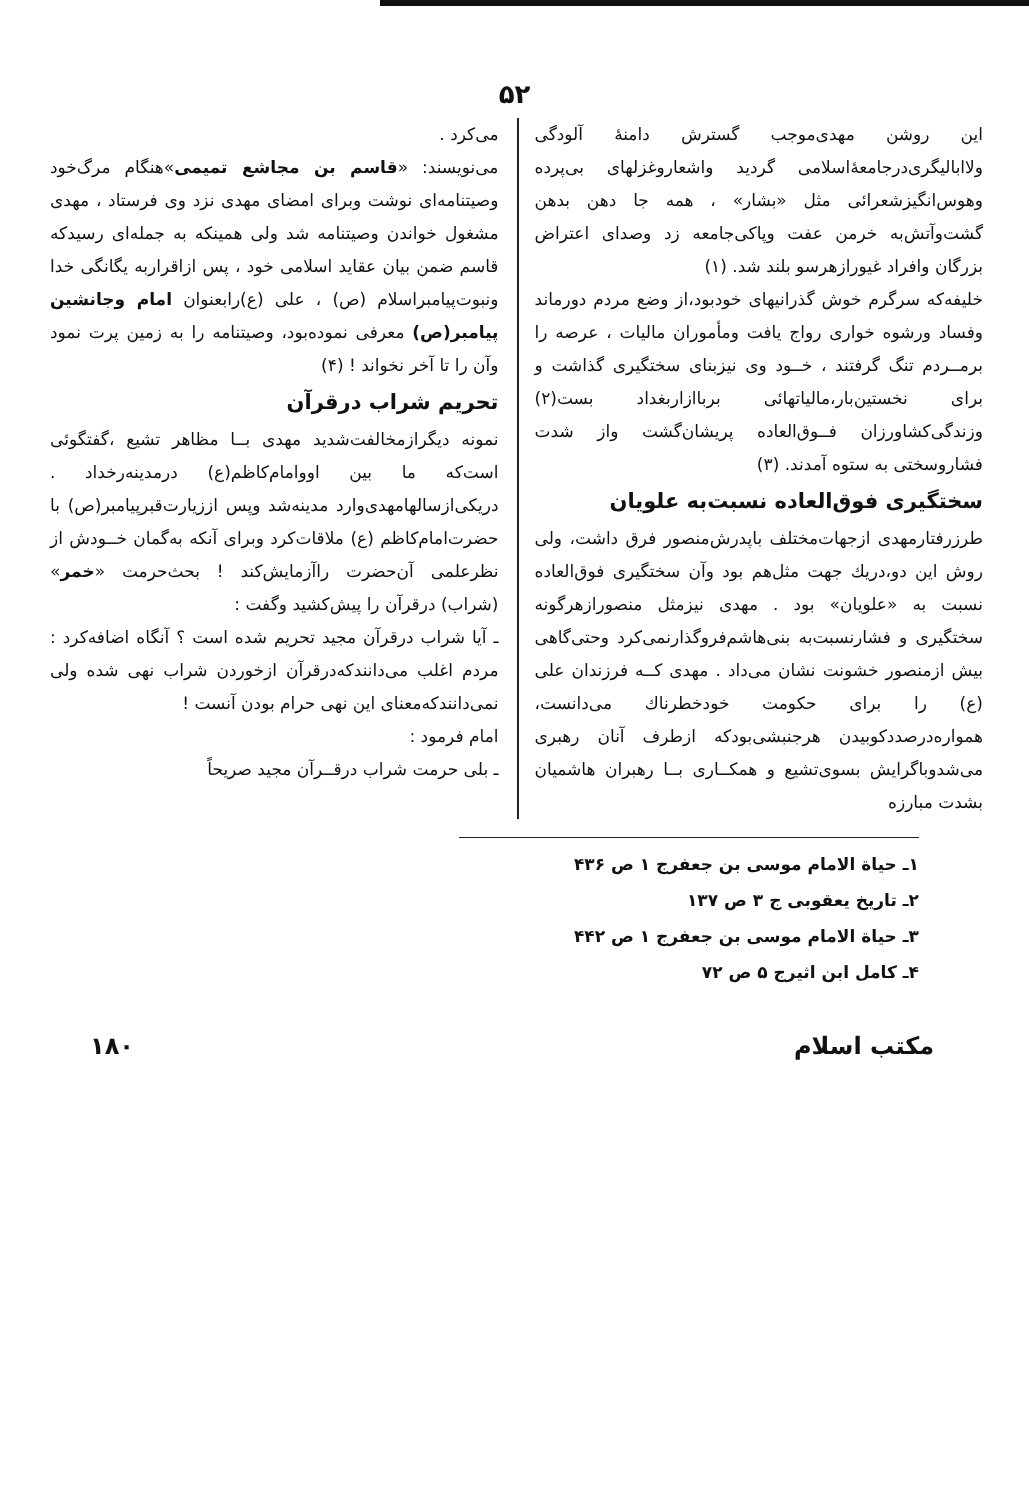۵۲
این روشن مهدی‌موجب گسترش دامنهٔ آلودگی ولاابالیگری‌درجامعهٔ‌اسلامی گردید واشعاروغزلهای بی‌پرده وهوس‌انگیزشعرائی مثل «بشار» ، همه جا دهن بدهن گشت‌وآتش‌به خرمن عفت وپاکی‌جامعه زد وصدای اعتراض بزرگان وافراد غیورازهرسو بلند شد. (۱)
خلیفه‌که سرگرم خوش گذرانیهای خودبود،از وضع مردم دورماند وفساد ورشوه خواری رواج یافت ومأموران مالیات ، عرصه را برمــردم تنگ گرفتند ، خــود وی نیزبنای سختگیری گذاشت و برای نخستین‌بار،مالیاتهائی برباازاربغداد بست(۲) وزندگی‌کشاورزان فــوق‌العاده پریشان‌گشت واز شدت فشاروسختی به ستوه آمدند. (۳)
سختگیری فوق‌العاده نسبت‌به علویان
طرزرفتارمهدی ازجهات‌مختلف باپدرش‌منصور فرق داشت، ولی روش این دو،دریك جهت مثل‌هم بود وآن سختگیری فوق‌العاده نسبت به «علویان» بود . مهدی نیزمثل منصورازهرگونه سختگیری و فشارنسبت‌به بنی‌هاشم‌فروگذارنمی‌کرد وحتی‌گاهی بیش ازمنصور خشونت نشان می‌داد . مهدی کــه فرزندان علی (ع) را برای حکومت خودخطرناك می‌دانست، همواره‌درصددکوبیدن هرجنبشی‌بودکه ازطرف آنان رهبری می‌شدوباگرایش بسوی‌تشیع و همکــاری بــا رهبران هاشمیان بشدت مبارزه
می‌کرد .
می‌نویسند: «قاسم بن مجاشع تمیمی»هنگام مرگ‌خود وصیتنامه‌ای نوشت وبرای امضای مهدی نزد وی فرستاد ، مهدی مشغول خواندن وصیتنامه شد ولی همینکه به جمله‌ای رسیدکه قاسم ضمن بیان عقاید اسلامی خود ، پس ازاقراربه یگانگی خدا ونبوت‌پیامبراسلام (ص) ، علی (ع)رابعنوان امام وجانشین پیامبر(ص) معرفی نموده‌بود، وصیتنامه را به زمین پرت نمود وآن را تا آخر نخواند ! (۴)
تحریم شراب درقرآن
نمونه دیگرازمخالفت‌شدید مهدی بــا مظاهر تشیع ،گفتگوئی است‌که ما بین اووامام‌کاظم(ع) درمدینه‌رخداد . دریکی‌ازسالهامهدی‌وارد مدینه‌شد وپس اززیارت‌قبرپیامبر(ص) با حضرت‌امام‌کاظم (ع) ملاقات‌کرد وبرای آنکه به‌گمان خــودش از نظرعلمی آن‌حضرت راآزمایش‌کند ! بحث‌حرمت «خمر» (شراب) درقرآن را پیش‌کشید وگفت :
ـ آیا شراب درقرآن مجید تحریم شده است ؟ آنگاه اضافه‌کرد : مردم اغلب می‌دانندکه‌درقرآن ازخوردن شراب نهی شده ولی نمی‌دانندکه‌معنای این نهی حرام بودن آنست !
امام فرمود :
ـ بلی حرمت شراب درقــرآن مجید صریحاً
۱ـ حیاة الامام موسی بن جعفرج ۱ ص ۴۳۶
۲ـ تاریخ یعقوبی ج ۳ ص ۱۳۷
۳ـ حیاة الامام موسی بن جعفرج ۱ ص ۴۴۲
۴ـ کامل ابن اثیرج ۵ ص ۷۲
مکتب اسلام ۱۸۰